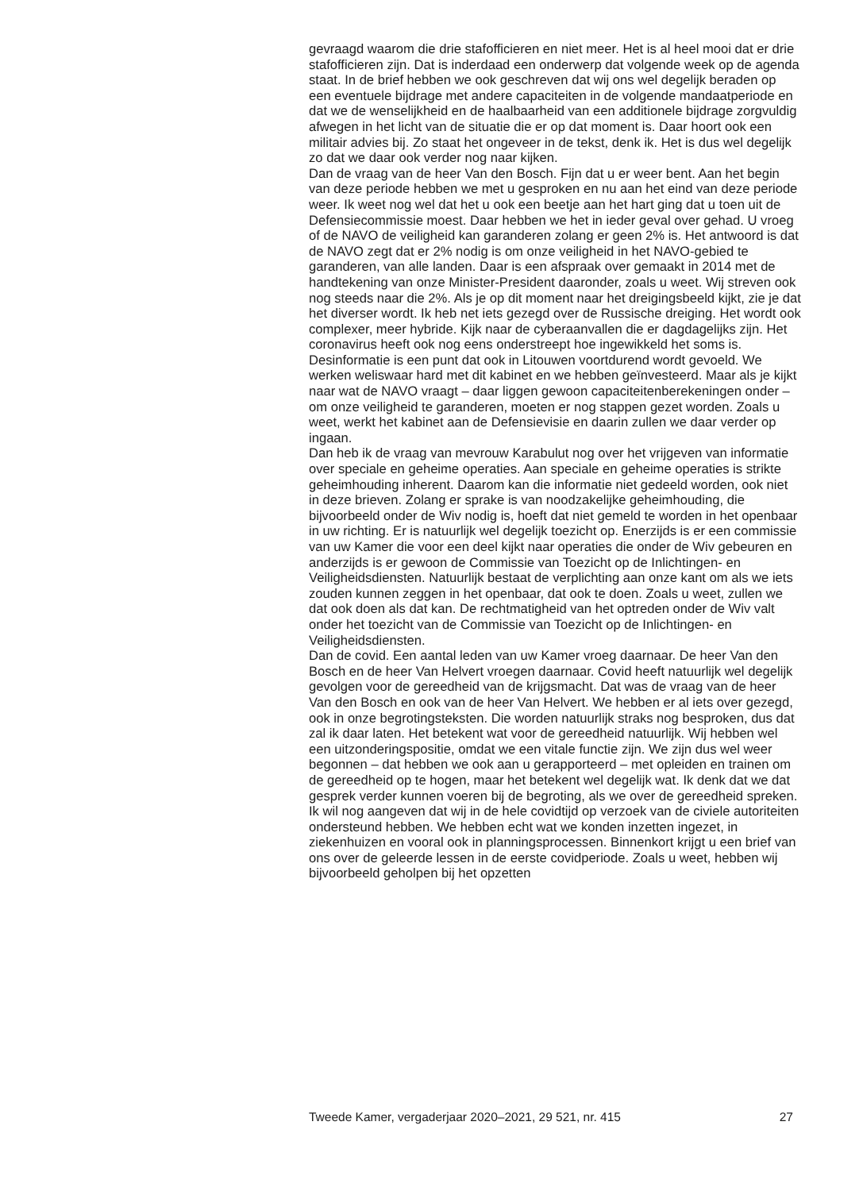gevraagd waarom die drie stafofficieren en niet meer. Het is al heel mooi dat er drie stafofficieren zijn. Dat is inderdaad een onderwerp dat volgende week op de agenda staat. In de brief hebben we ook geschreven dat wij ons wel degelijk beraden op een eventuele bijdrage met andere capaciteiten in de volgende mandaatperiode en dat we de wenselijkheid en de haalbaarheid van een additionele bijdrage zorgvuldig afwegen in het licht van de situatie die er op dat moment is. Daar hoort ook een militair advies bij. Zo staat het ongeveer in de tekst, denk ik. Het is dus wel degelijk zo dat we daar ook verder nog naar kijken.
Dan de vraag van de heer Van den Bosch. Fijn dat u er weer bent. Aan het begin van deze periode hebben we met u gesproken en nu aan het eind van deze periode weer. Ik weet nog wel dat het u ook een beetje aan het hart ging dat u toen uit de Defensiecommissie moest. Daar hebben we het in ieder geval over gehad. U vroeg of de NAVO de veiligheid kan garanderen zolang er geen 2% is. Het antwoord is dat de NAVO zegt dat er 2% nodig is om onze veiligheid in het NAVO-gebied te garanderen, van alle landen. Daar is een afspraak over gemaakt in 2014 met de handte­kening van onze Minister-President daaronder, zoals u weet. Wij streven ook nog steeds naar die 2%. Als je op dit moment naar het dreigingsbeeld kijkt, zie je dat het diverser wordt. Ik heb net iets gezegd over de Russische dreiging. Het wordt ook complexer, meer hybride. Kijk naar de cyberaan­vallen die er dagdagelijks zijn. Het coronavirus heeft ook nog eens onderstreept hoe ingewikkeld het soms is. Desinformatie is een punt dat ook in Litouwen voortdurend wordt gevoeld. We werken weliswaar hard met dit kabinet en we hebben geïnvesteerd. Maar als je kijkt naar wat de NAVO vraagt – daar liggen gewoon capaciteitenberekeningen onder – om onze veiligheid te garanderen, moeten er nog stappen gezet worden. Zoals u weet, werkt het kabinet aan de Defensievisie en daarin zullen we daar verder op ingaan.
Dan heb ik de vraag van mevrouw Karabulut nog over het vrijgeven van informatie over speciale en geheime operaties. Aan speciale en geheime operaties is strikte geheimhouding inherent. Daarom kan die informatie niet gedeeld worden, ook niet in deze brieven. Zolang er sprake is van noodzakelijke geheimhouding, die bijvoorbeeld onder de Wiv nodig is, hoeft dat niet gemeld te worden in het openbaar in uw richting. Er is natuurlijk wel degelijk toezicht op. Enerzijds is er een commissie van uw Kamer die voor een deel kijkt naar operaties die onder de Wiv gebeuren en anderzijds is er gewoon de Commissie van Toezicht op de Inlichtingen- en Veiligheidsdiensten. Natuurlijk bestaat de verplichting aan onze kant om als we iets zouden kunnen zeggen in het openbaar, dat ook te doen. Zoals u weet, zullen we dat ook doen als dat kan. De rechtmatigheid van het optreden onder de Wiv valt onder het toezicht van de Commissie van Toezicht op de Inlichtingen- en Veiligheidsdiensten.
Dan de covid. Een aantal leden van uw Kamer vroeg daarnaar. De heer Van den Bosch en de heer Van Helvert vroegen daarnaar. Covid heeft natuurlijk wel degelijk gevolgen voor de gereedheid van de krijgsmacht. Dat was de vraag van de heer Van den Bosch en ook van de heer Van Helvert. We hebben er al iets over gezegd, ook in onze begrotingsteksten. Die worden natuurlijk straks nog besproken, dus dat zal ik daar laten. Het betekent wat voor de gereedheid natuurlijk. Wij hebben wel een uitzonde­ringspositie, omdat we een vitale functie zijn. We zijn dus wel weer begonnen – dat hebben we ook aan u gerapporteerd – met opleiden en trainen om de gereedheid op te hogen, maar het betekent wel degelijk wat. Ik denk dat we dat gesprek verder kunnen voeren bij de begroting, als we over de gereedheid spreken.
Ik wil nog aangeven dat wij in de hele covidtijd op verzoek van de civiele autoriteiten ondersteund hebben. We hebben echt wat we konden inzetten ingezet, in ziekenhuizen en vooral ook in planningsprocessen. Binnenkort krijgt u een brief van ons over de geleerde lessen in de eerste covidpe­riode. Zoals u weet, hebben wij bijvoorbeeld geholpen bij het opzetten
Tweede Kamer, vergaderjaar 2020–2021, 29 521, nr. 415 27